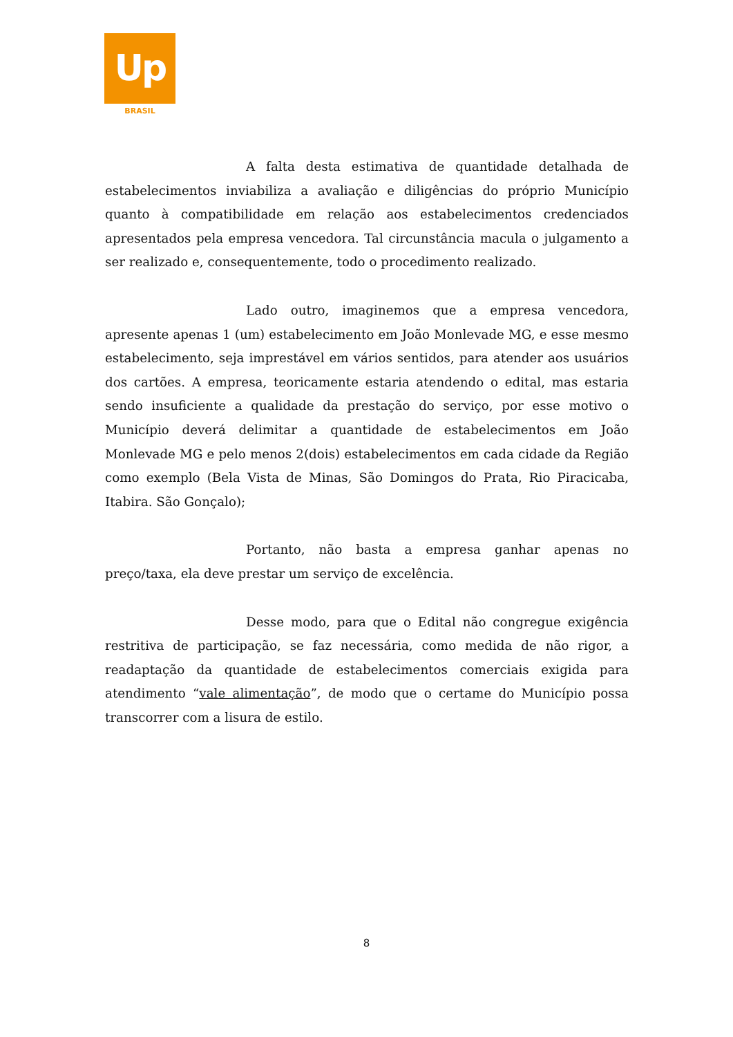Up
BRASIL
A falta desta estimativa de quantidade detalhada de estabelecimentos inviabiliza a avaliação e diligências do próprio Município quanto à compatibilidade em relação aos estabelecimentos credenciados apresentados pela empresa vencedora. Tal circunstância macula o julgamento a ser realizado e, consequentemente, todo o procedimento realizado.
Lado outro, imaginemos que a empresa vencedora, apresente apenas 1 (um) estabelecimento em João Monlevade MG, e esse mesmo estabelecimento, seja imprestável em vários sentidos, para atender aos usuários dos cartões. A empresa, teoricamente estaria atendendo o edital, mas estaria sendo insuficiente a qualidade da prestação do serviço, por esse motivo o Município deverá delimitar a quantidade de estabelecimentos em João Monlevade MG e pelo menos 2(dois) estabelecimentos em cada cidade da Região como exemplo (Bela Vista de Minas, São Domingos do Prata, Rio Piracicaba, Itabira. São Gonçalo);
Portanto, não basta a empresa ganhar apenas no preço/taxa, ela deve prestar um serviço de excelência.
Desse modo, para que o Edital não congregue exigência restritiva de participação, se faz necessária, como medida de não rigor, a readaptação da quantidade de estabelecimentos comerciais exigida para atendimento “vale alimentação”, de modo que o certame do Município possa transcorrer com a lisura de estilo.
8